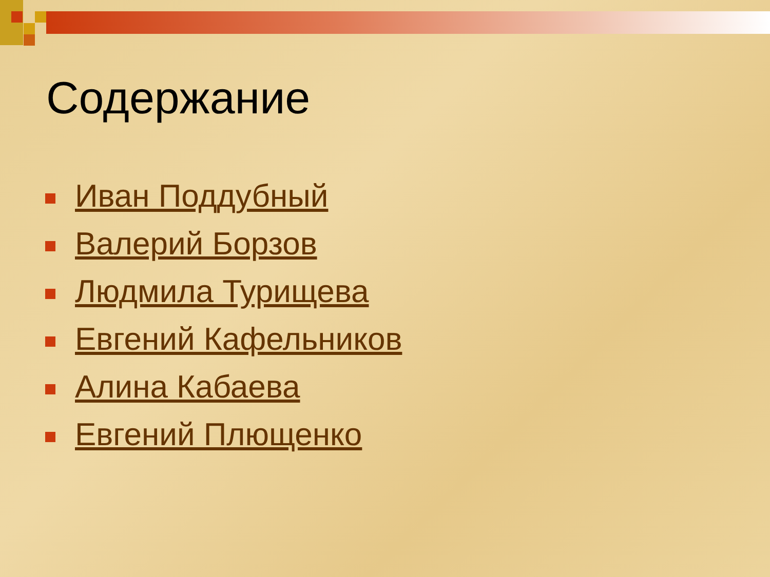Содержание
Иван Поддубный
Валерий Борзов
Людмила Турищева
Евгений Кафельников
Алина Кабаева
Евгений Плющенко